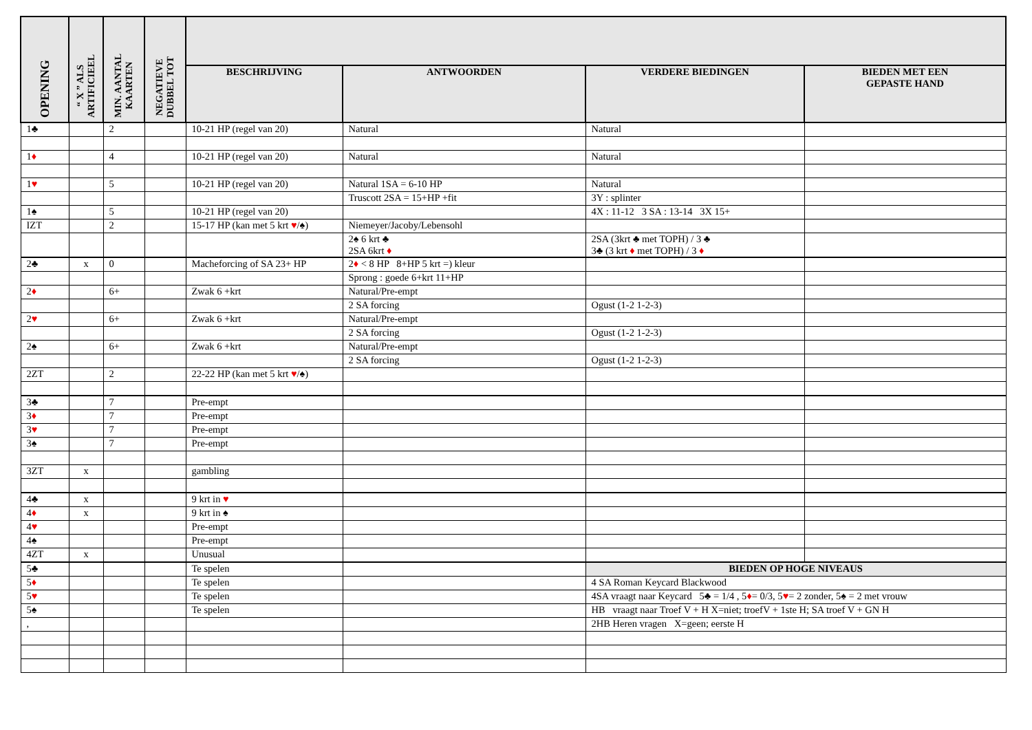| OPENING | “ X ” ALS ARTIFICIEEL | MIN. AANTAL KAARTEN | NEGATIEVE DUBBEL TOT | | | | |
| --- | --- | --- | --- | --- | --- | --- | --- |
| | | | | BESCHRIJVING | ANTWOORDEN | VERDERE BIEDINGEN | BIEDEN MET EEN GEPASTE HAND |
| 1♣ | | 2 | | 10-21 HP (regel van 20) | Natural | Natural | |
| 1 ♦ | | 4 | | 10-21 HP (regel van 20) | Natural | Natural | |
| 1 ♥ | | 5 | | 10-21 HP (regel van 20) | Natural 1SA = 6-10 HP | Natural | |
| | | | | | Truscott 2SA = 15+HP +fit | 3Y : splinter | |
| 1♠ | | 5 | | 10-21 HP (regel van 20) | | 4X : 11-12 3 SA : 13-14 3X 15+ | |
| IZT | | 2 | | 15-17 HP (kan met 5 krt ♥ /♠) | Niemeyer/Jacoby/Lebensohl | | |
| | | | | | 2♠ 6 krt ♣ 2SA 6krt ♦ | 2SA (3krt ♣ met TOPH) / 3 ♣ 3♣ (3 krt ♦ met TOPH) / 3 ♦ | |
| 2♣ | x | 0 | | Macheforcing of SA 23+ HP | 2 ♦ < 8 HP 8+HP 5 krt =) kleur | | |
| | | | | | Sprong : goede 6+krt 11+HP | | |
| 2 ♦ | | 6+ | | Zwak 6 +krt | Natural/Pre-empt | | |
| | | | | | 2 SA forcing | Ogust (1-2 1-2-3) | |
| 2 ♥ | | 6+ | | Zwak 6 +krt | Natural/Pre-empt | | |
| | | | | | 2 SA forcing | Ogust (1-2 1-2-3) | |
| 2♠ | | 6+ | | Zwak 6 +krt | Natural/Pre-empt | | |
| | | | | | 2 SA forcing | Ogust (1-2 1-2-3) | |
| 2ZT | | 2 | | 22-22 HP (kan met 5 krt ♥ /♠) | | | |
| 3♣ | | 7 | | Pre-empt | | | |
| 3 ♦ | | 7 | | Pre-empt | | | |
| 3 ♥ | | 7 | | Pre-empt | | | |
| 3♠ | | 7 | | Pre-empt | | | |
| 3ZT | x | | | gambling | | | |
| 4♣ | x | | | 9 krt in ♥ | | | |
| 4 ♦ | x | | | 9 krt in ♠ | | | |
| 4 ♥ | | | | Pre-empt | | | |
| 4♠ | | | | Pre-empt | | | |
| 4ZT | x | | | Unusual | | | |
| 5♣ | | | | Te spelen | | BIEDEN OP HOGE NIVEAUS | |
| 5 ♦ | | | | Te spelen | | 4 SA Roman Keycard Blackwood | |
| 5 ♥ | | | | Te spelen | | 4SA vraagt naar Keycard 5♣ = 1/4 , 5 ♦ = 0/3, 5 ♥ = 2 zonder, 5♠ = 2 met vrouw | |
| 5♠ | | | | Te spelen | | HB vraagt naar Troef V + H X=niet; troefV + 1ste H; SA troef V + GN H | |
| , | | | | | | 2HB Heren vragen X=geen; eerste H | |